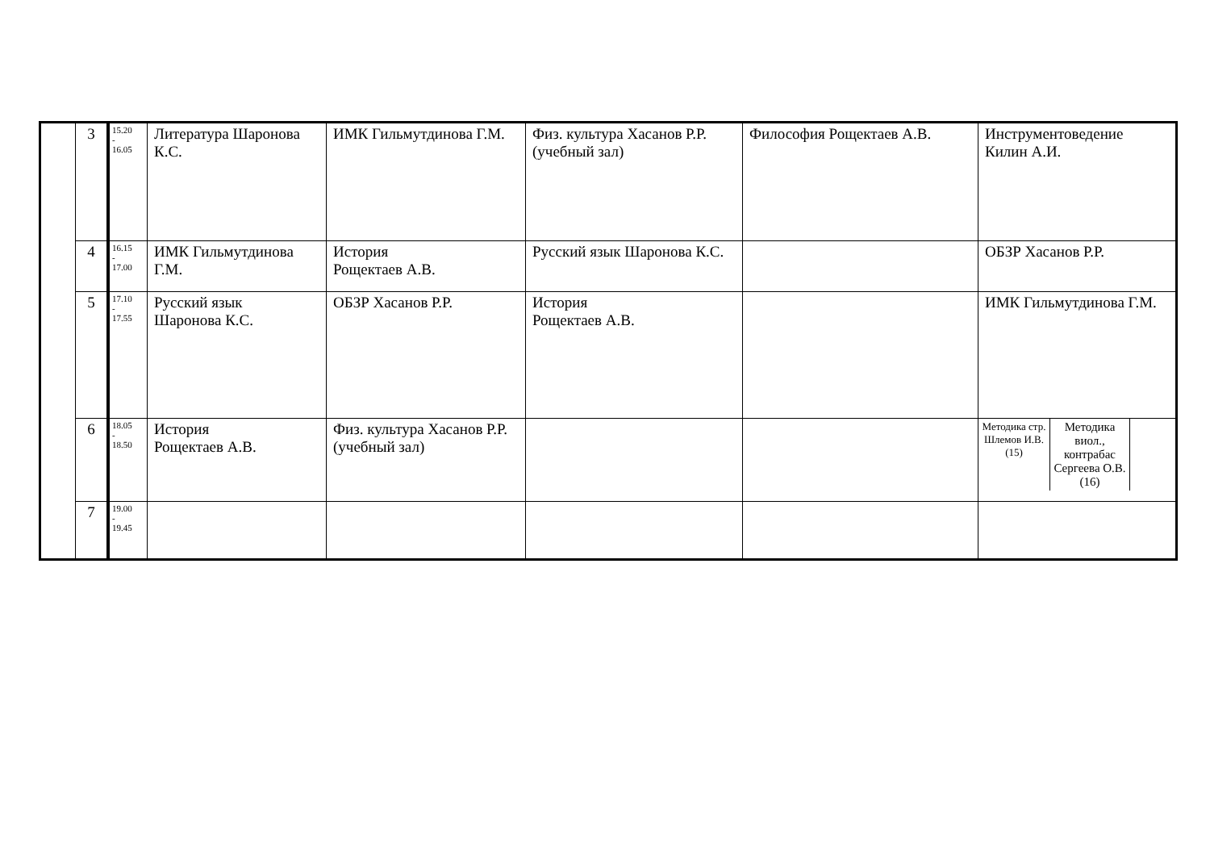| | 3 | 15.20 - 16.05 | Литература Шаронова К.С. | ИМК Гильмутдинова Г.М. | Физ. культура Хасанов Р.Р. (учебный зал) | Философия Рощектаев А.В. | Инструментоведение Килин А.И. |
| | 4 | 16.15 - 17.00 | ИМК Гильмутдинова Г.М. | История Рощектаев А.В. | Русский язык Шаронова К.С. | | ОБЗР Хасанов Р.Р. |
| | 5 | 17.10 - 17.55 | Русский язык Шаронова К.С. | ОБЗР Хасанов Р.Р. | История Рощектаев А.В. | | ИМК Гильмутдинова Г.М. |
| | 6 | 18.05 - 18.50 | История Рощектаев А.В. | Физ. культура Хасанов Р.Р. (учебный зал) | | | Методика стр. Шлемов И.В. (15) Методика виол., контрабас Сергеева О.В. (16) |
| | 7 | 19.00 - 19.45 | | | | | |